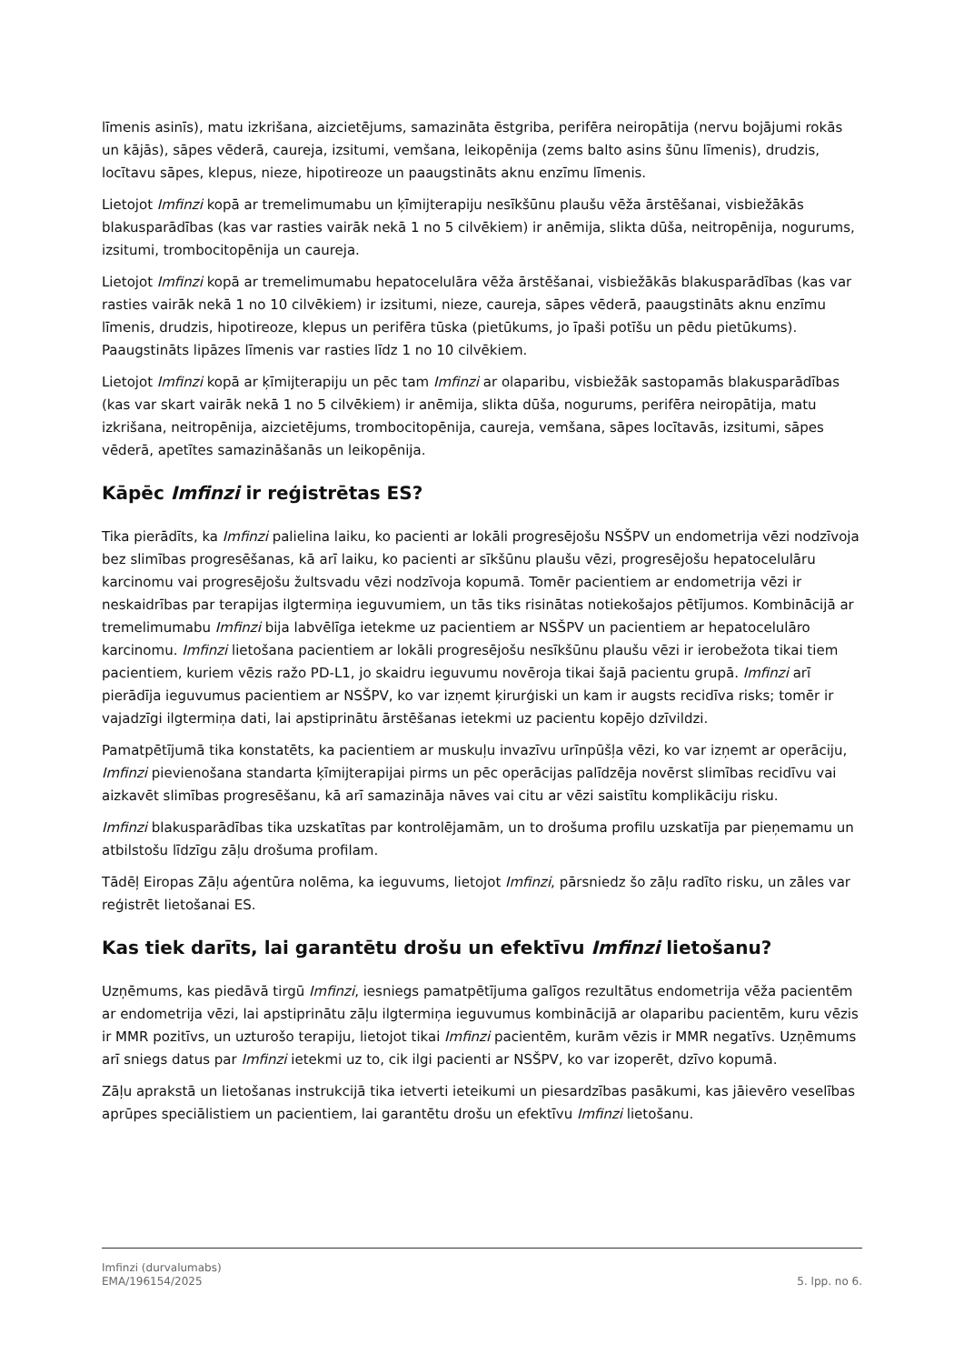līmenis asinīs), matu izkrišana, aizcietējums, samazināta ēstgriba, perifēra neiropātija (nervu bojājumi rokās un kājās), sāpes vēderā, caureja, izsitumi, vemšana, leikopēnija (zems balto asins šūnu līmenis), drudzis, locītavu sāpes, klepus, nieze, hipotireoze un paaugstināts aknu enzīmu līmenis.
Lietojot Imfinzi kopā ar tremelimumabu un ķīmijterapiju nesīkšūnu plaušu vēža ārstēšanai, visbiežākās blakusparādības (kas var rasties vairāk nekā 1 no 5 cilvēkiem) ir anēmija, slikta dūša, neitropēnija, nogurums, izsitumi, trombocitopēnija un caureja.
Lietojot Imfinzi kopā ar tremelimumabu hepatocelulāra vēža ārstēšanai, visbiežākās blakusparādības (kas var rasties vairāk nekā 1 no 10 cilvēkiem) ir izsitumi, nieze, caureja, sāpes vēderā, paaugstināts aknu enzīmu līmenis, drudzis, hipotireoze, klepus un perifēra tūska (pietūkums, jo īpaši potīšu un pēdu pietūkums). Paaugstināts lipāzes līmenis var rasties līdz 1 no 10 cilvēkiem.
Lietojot Imfinzi kopā ar ķīmijterapiju un pēc tam Imfinzi ar olaparibu, visbiežāk sastopamās blakusparādības (kas var skart vairāk nekā 1 no 5 cilvēkiem) ir anēmija, slikta dūša, nogurums, perifēra neiropātija, matu izkrišana, neitropēnija, aizcietējums, trombocitopēnija, caureja, vemšana, sāpes locītavās, izsitumi, sāpes vēderā, apetītes samazināšanās un leikopēnija.
Kāpēc Imfinzi ir reģistrētas ES?
Tika pierādīts, ka Imfinzi palielina laiku, ko pacienti ar lokāli progresējošu NSŠPV un endometrija vēzi nodzīvoja bez slimības progresēšanas, kā arī laiku, ko pacienti ar sīkšūnu plaušu vēzi, progresējošu hepatocelulāru karcinomu vai progresējošu žultsvadu vēzi nodzīvoja kopumā. Tomēr pacientiem ar endometrija vēzi ir neskaidrības par terapijas ilgtermiņa ieguvumiem, un tās tiks risinātas notiekošajos pētījumos. Kombinācijā ar tremelimumabu Imfinzi bija labvēlīga ietekme uz pacientiem ar NSŠPV un pacientiem ar hepatocelulāro karcinomu. Imfinzi lietošana pacientiem ar lokāli progresējošu nesīkšūnu plaušu vēzi ir ierobežota tikai tiem pacientiem, kuriem vēzis ražo PD-L1, jo skaidru ieguvumu novēroja tikai šajā pacientu grupā. Imfinzi arī pierādīja ieguvumus pacientiem ar NSŠPV, ko var izņemt ķirurģiski un kam ir augsts recidīva risks; tomēr ir vajadzīgi ilgtermiņa dati, lai apstiprinātu ārstēšanas ietekmi uz pacientu kopējo dzīvildzi.
Pamatpētījumā tika konstatēts, ka pacientiem ar muskuļu invazīvu urīnpūšļa vēzi, ko var izņemt ar operāciju, Imfinzi pievienošana standarta ķīmijterapijai pirms un pēc operācijas palīdzēja novērst slimības recidīvu vai aizkavēt slimības progresēšanu, kā arī samazināja nāves vai citu ar vēzi saistītu komplikāciju risku.
Imfinzi blakusparādības tika uzskatītas par kontrolējamām, un to drošuma profilu uzskatīja par pieņemamu un atbilstošu līdzīgu zāļu drošuma profilam.
Tādēļ Eiropas Zāļu aģentūra nolēma, ka ieguvums, lietojot Imfinzi, pārsniedz šo zāļu radīto risku, un zāles var reģistrēt lietošanai ES.
Kas tiek darīts, lai garantētu drošu un efektīvu Imfinzi lietošanu?
Uzņēmums, kas piedāvā tirgū Imfinzi, iesniegs pamatpētījuma galīgos rezultātus endometrija vēža pacientēm ar endometrija vēzi, lai apstiprinātu zāļu ilgtermiņa ieguvumus kombinācijā ar olaparibu pacientēm, kuru vēzis ir MMR pozitīvs, un uzturošo terapiju, lietojot tikai Imfinzi pacientēm, kurām vēzis ir MMR negatīvs. Uzņēmums arī sniegs datus par Imfinzi ietekmi uz to, cik ilgi pacienti ar NSŠPV, ko var izoperēt, dzīvo kopumā.
Zāļu aprakstā un lietošanas instrukcijā tika ietverti ieteikumi un piesardzības pasākumi, kas jāievēro veselības aprūpes speciālistiem un pacientiem, lai garantētu drošu un efektīvu Imfinzi lietošanu.
Imfinzi (durvalumabs)
EMA/196154/2025
5. lpp. no 6.